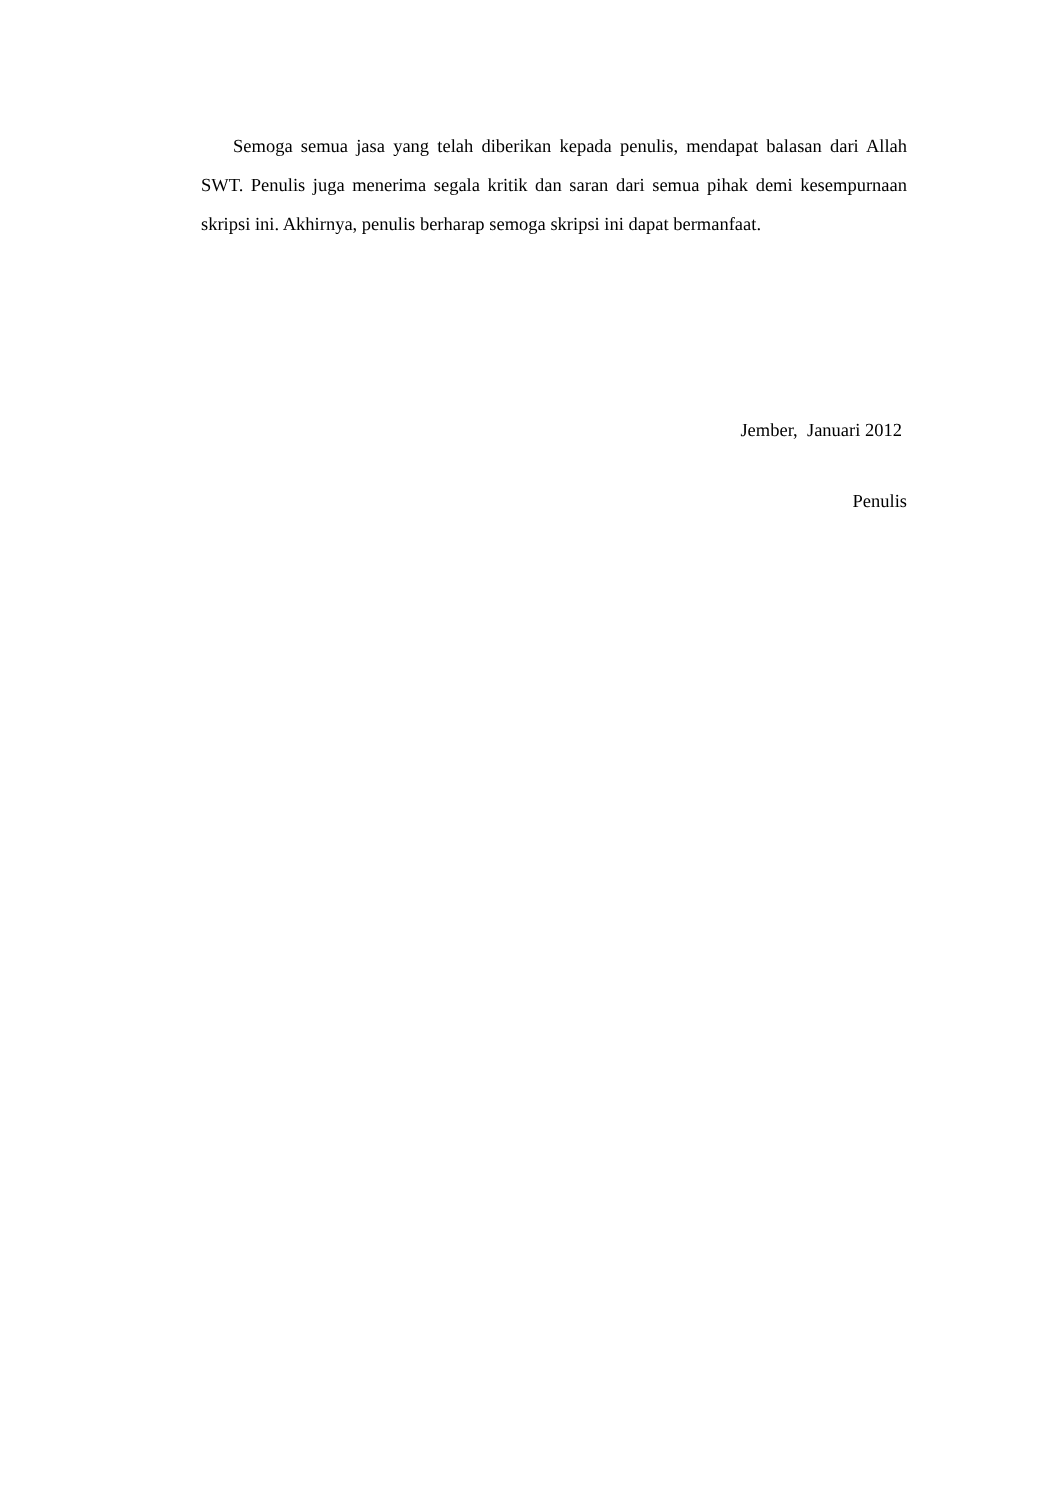Semoga semua jasa yang telah diberikan kepada penulis, mendapat balasan dari Allah SWT. Penulis juga menerima segala kritik dan saran dari semua pihak demi kesempurnaan skripsi ini. Akhirnya, penulis berharap semoga skripsi ini dapat bermanfaat.
Jember, Januari 2012
Penulis